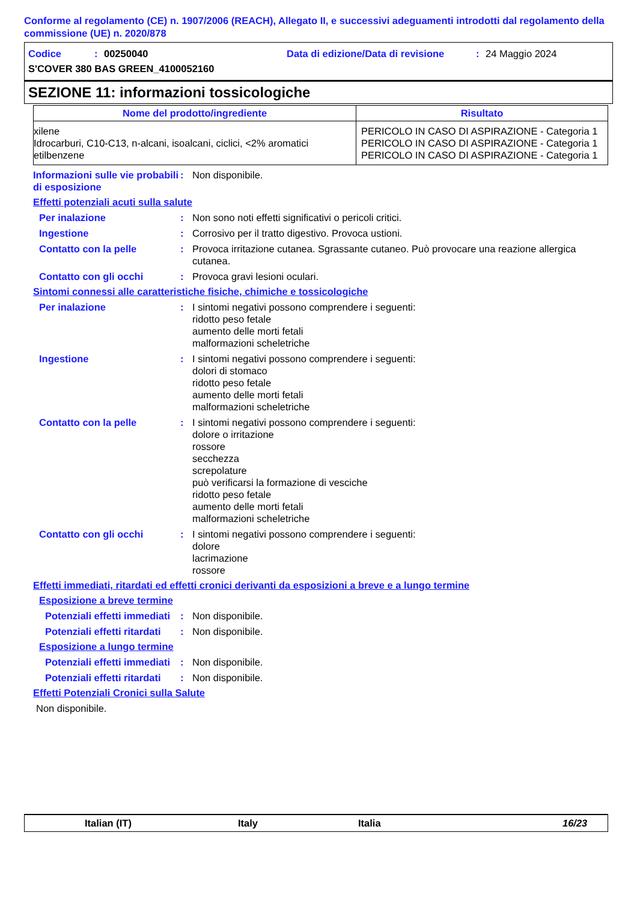Conforme al regolamento (CE) n. 1907/2006 (REACH), Allegato II, e successivi adeguamenti introdotti dal regolamento della commissione (UE) n. 2020/878
Codice: 00250040 Data di edizione/Data di revisione: 24 Maggio 2024
S'COVER 380 BAS GREEN_4100052160
SEZIONE 11: informazioni tossicologiche
| Nome del prodotto/ingrediente | Risultato |
| --- | --- |
| xilene | PERICOLO IN CASO DI ASPIRAZIONE - Categoria 1 |
| Idrocarburi, C10-C13, n-alcani, isoalcani, ciclici, <2% aromatici | PERICOLO IN CASO DI ASPIRAZIONE - Categoria 1 |
| etilbenzene | PERICOLO IN CASO DI ASPIRAZIONE - Categoria 1 |
Informazioni sulle vie probabili di esposizione: Non disponibile.
Effetti potenziali acuti sulla salute
Per inalazione: Non sono noti effetti significativi o pericoli critici.
Ingestione: Corrosivo per il tratto digestivo. Provoca ustioni.
Contatto con la pelle: Provoca irritazione cutanea. Sgrassante cutaneo. Può provocare una reazione allergica cutanea.
Contatto con gli occhi: Provoca gravi lesioni oculari.
Sintomi connessi alle caratteristiche fisiche, chimiche e tossicologiche
Per inalazione: I sintomi negativi possono comprendere i seguenti:
ridotto peso fetale
aumento delle morti fetali
malformazioni scheletriche
Ingestione: I sintomi negativi possono comprendere i seguenti:
dolori di stomaco
ridotto peso fetale
aumento delle morti fetali
malformazioni scheletriche
Contatto con la pelle: I sintomi negativi possono comprendere i seguenti:
dolore o irritazione
rossore
secchezza
screpolature
può verificarsi la formazione di vesciche
ridotto peso fetale
aumento delle morti fetali
malformazioni scheletriche
Contatto con gli occhi: I sintomi negativi possono comprendere i seguenti:
dolore
lacrimazione
rossore
Effetti immediati, ritardati ed effetti cronici derivanti da esposizioni a breve e a lungo termine
Esposizione a breve termine
Potenziali effetti immediati: Non disponibile.
Potenziali effetti ritardati: Non disponibile.
Esposizione a lungo termine
Potenziali effetti immediati: Non disponibile.
Potenziali effetti ritardati: Non disponibile.
Effetti Potenziali Cronici sulla Salute
Non disponibile.
Italian (IT) Italy Italia 16/23